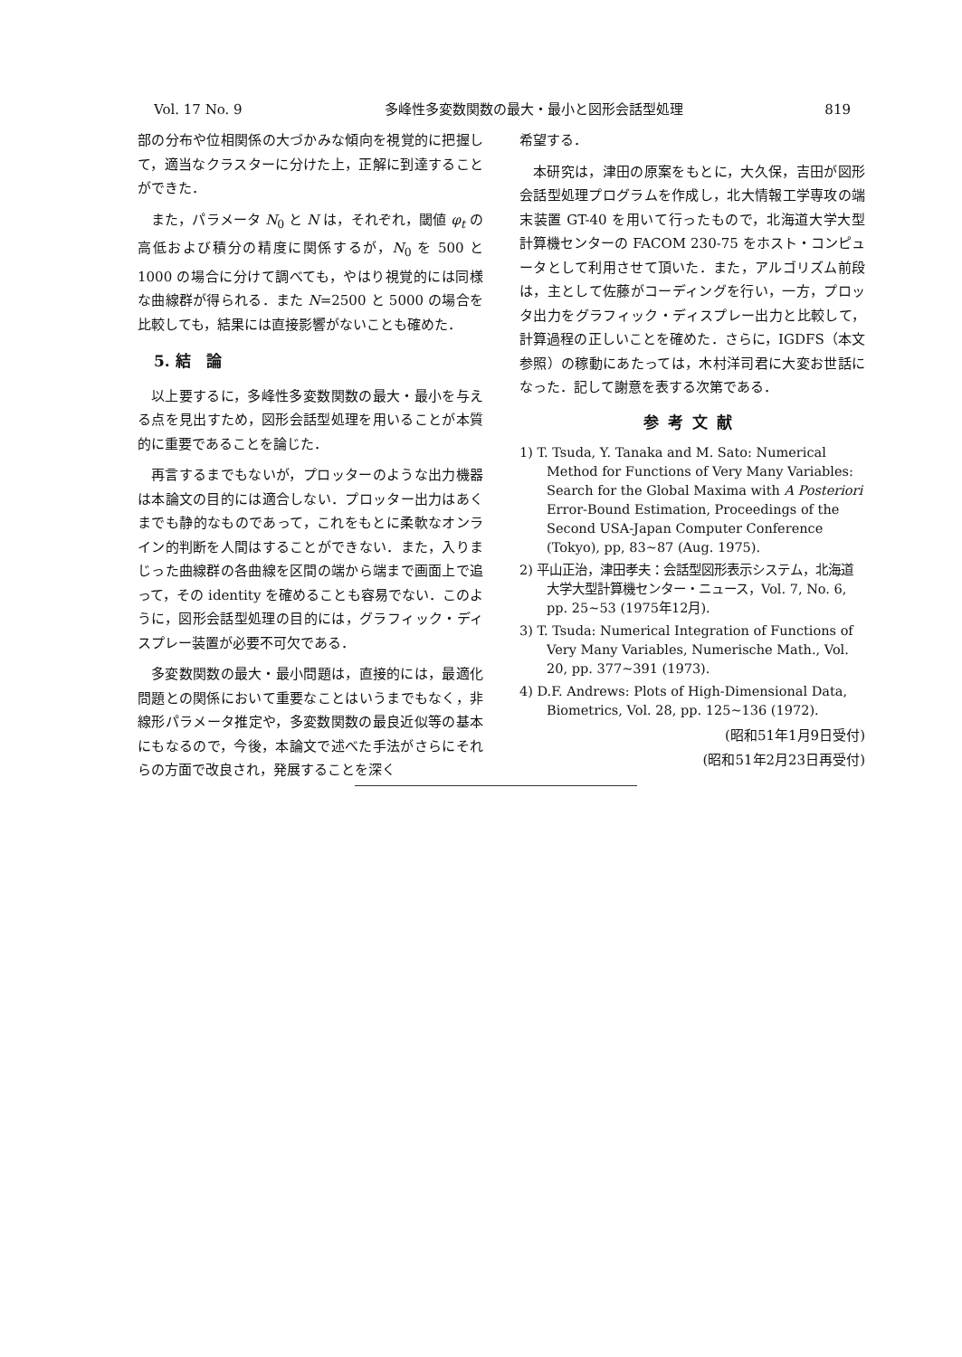Vol. 17 No. 9 多峰性多変数関数の最大・最小と図形会話型処理 819
部の分布や位相関係の大づかみな傾向を視覚的に把握して，適当なクラスターに分けた上，正解に到達することができた．
また，パラメータ N<sub>0</sub> と N は，それぞれ，閾値 φ<sub>t</sub> の高低および積分の精度に関係するが，N<sub>0</sub> を 500 と 1000 の場合に分けて調べても，やはり視覚的には同様な曲線群が得られる．また N=2500 と 5000 の場合を比較しても，結果には直接影響がないことも確めた．
5. 結　論
以上要するに，多峰性多変数関数の最大・最小を与える点を見出すため，図形会話型処理を用いることが本質的に重要であることを論じた．
再言するまでもないが，プロッターのような出力機器は本論文の目的には適合しない．プロッター出力はあくまでも静的なものであって，これをもとに柔軟なオンライン的判断を人間はすることができない．また，入りまじった曲線群の各曲線を区間の端から端まで画面上で追って，その identity を確めることも容易でない．このように，図形会話型処理の目的には，グラフィック・ディスプレー装置が必要不可欠である．
多変数関数の最大・最小問題は，直接的には，最適化問題との関係において重要なことはいうまでもなく，非線形パラメータ推定や，多変数関数の最良近似等の基本にもなるので，今後，本論文で述べた手法がさらにそれらの方面で改良され，発展することを深く
希望する．
本研究は，津田の原案をもとに，大久保，吉田が図形会話型処理プログラムを作成し，北大情報工学専攻の端末装置 GT-40 を用いて行ったもので，北海道大学大型計算機センターの FACOM 230-75 をホスト・コンピュータとして利用させて頂いた．また，アルゴリズム前段は，主として佐藤がコーディングを行い，一方，プロッタ出力をグラフィック・ディスプレー出力と比較して，計算過程の正しいことを確めた．さらに，IGDFS（本文参照）の稼動にあたっては，木村洋司君に大変お世話になった．記して謝意を表する次第である．
参考文献
1) T. Tsuda, Y. Tanaka and M. Sato: Numerical Method for Functions of Very Many Variables: Search for the Global Maxima with A Posteriori Error-Bound Estimation, Proceedings of the Second USA-Japan Computer Conference (Tokyo), pp, 83~87 (Aug. 1975).
2) 平山正治，津田孝夫：会話型図形表示システム，北海道大学大型計算機センター・ニュース，Vol. 7, No. 6, pp. 25~53 (1975年12月).
3) T. Tsuda: Numerical Integration of Functions of Very Many Variables, Numerische Math., Vol. 20, pp. 377~391 (1973).
4) D.F. Andrews: Plots of High-Dimensional Data, Biometrics, Vol. 28, pp. 125~136 (1972).
(昭和51年1月9日受付)
(昭和51年2月23日再受付)